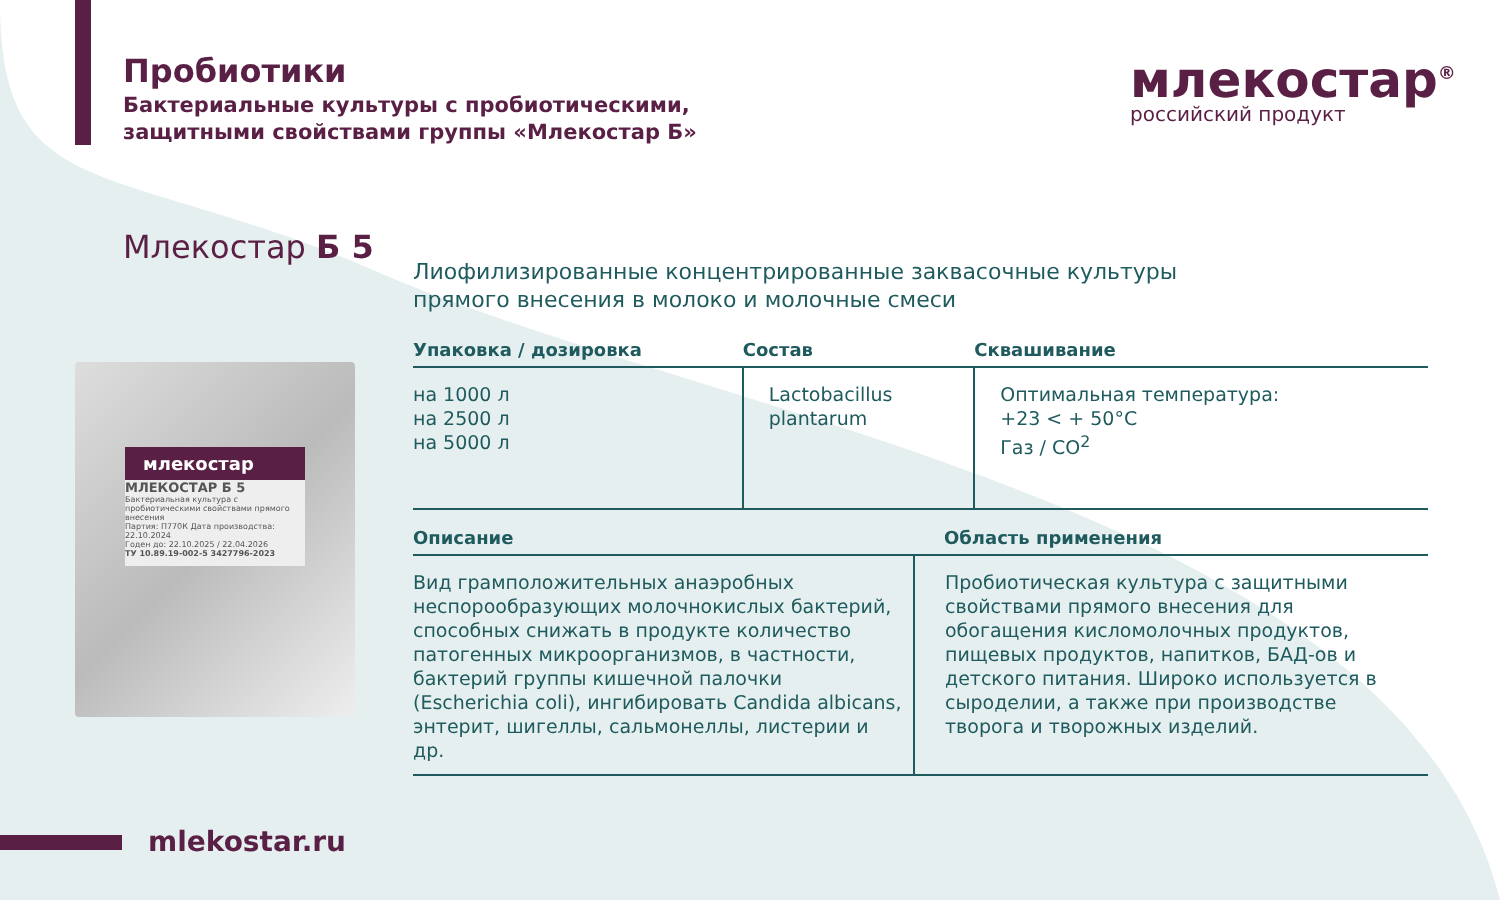Пробиотики
Бактериальные культуры с пробиотическими,
защитными свойствами группы «Млекостар Б»
млекостар<sup>®</sup>
российский продукт
Млекостар Б 5
Лиофилизированные концентрированные заквасочные культуры
прямого внесения в молоко и молочные смеси
млекостар
МЛЕКОСТАР Б 5
Бактериальная культура с пробиотическими свойствами прямого внесения
Партия: П770К Дата производства: 22.10.2024
Годен до: 22.10.2025 / 22.04.2026
ТУ 10.89.19-002-5 3427796-2023
| Упаковка / дозировка | Состав | Сквашивание |
| --- | --- | --- |
| на 1000 л на 2500 л на 5000 л | Lactobacillus plantarum | Оптимальная температура: +23 < + 50°C Газ / CO<sup>2</sup> |
| Описание | Область применения |
| --- | --- |
| Вид грамположительных анаэробных неспорообразующих молочнокислых бактерий, способных снижать в продукте количество патогенных микроорганизмов, в частности, бактерий группы кишечной палочки (Escherichia coli), ингибировать Candida albicans, энтерит, шигеллы, сальмонеллы, листерии и др. | Пробиотическая культура с защитными свойствами прямого внесения для обогащения кисломолочных продуктов, пищевых продуктов, напитков, БАД-ов и детского питания. Широко используется в сыроделии, а также при производстве творога и творожных изделий. |
mlekostar.ru